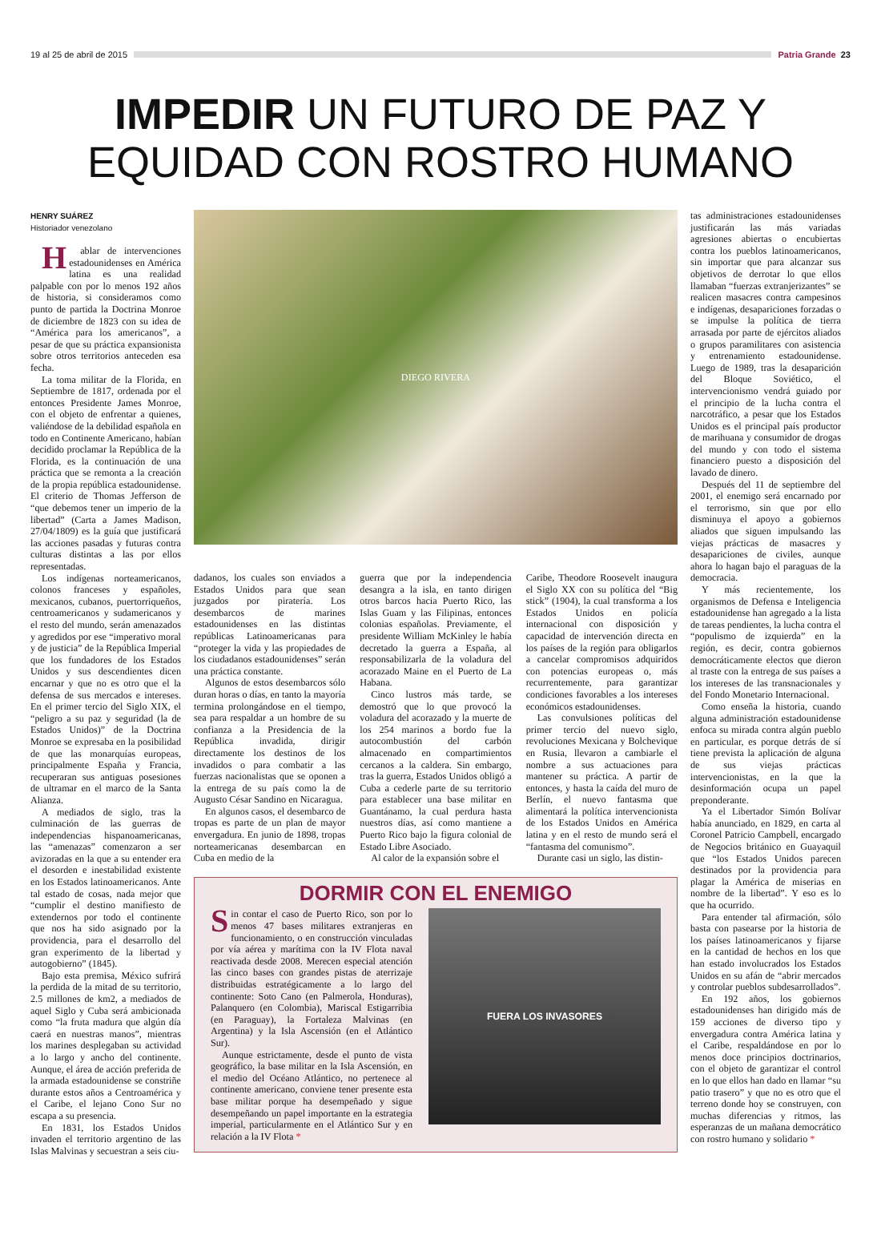19 al 25 de abril de 2015 Patria Grande 23
IMPEDIR UN FUTURO DE PAZ Y
EQUIDAD CON ROSTRO HUMANO
HENRY SUÁREZ
Historiador venezolano
Hablar de intervenciones estadounidenses en América latina es una realidad palpable con por lo menos 192 años de historia, si consideramos como punto de partida la Doctrina Monroe de diciembre de 1823 con su idea de “América para los americanos”, a pesar de que su práctica expansionista sobre otros territorios anteceden esa fecha.
La toma militar de la Florida, en Septiembre de 1817, ordenada por el entonces Presidente James Monroe, con el objeto de enfrentar a quienes, valiéndose de la debilidad española en todo en Continente Americano, habían decidido proclamar la República de la Florida, es la continuación de una práctica que se remonta a la creación de la propia república estadounidense. El criterio de Thomas Jefferson de “que debemos tener un imperio de la libertad” (Carta a James Madison, 27/04/1809) es la guía que justificará las acciones pasadas y futuras contra culturas distintas a las por ellos representadas.
Los indígenas norteamericanos, colonos franceses y españoles, mexicanos, cubanos, puertorriqueños, centroamericanos y sudamericanos y el resto del mundo, serán amenazados y agredidos por ese “imperativo moral y de justicia” de la República Imperial que los fundadores de los Estados Unidos y sus descendientes dicen encarnar y que no es otro que el la defensa de sus mercados e intereses. En el primer tercio del Siglo XIX, el “peligro a su paz y seguridad (la de Estados Unidos)” de la Doctrina Monroe se expresaba en la posibilidad de que las monarquías europeas, principalmente España y Francia, recuperaran sus antiguas posesiones de ultramar en el marco de la Santa Alianza.
A mediados de siglo, tras la culminación de las guerras de independencias hispanoamericanas, las “amenazas” comenzaron a ser avizoradas en la que a su entender era el desorden e inestabilidad existente en los Estados latinoamericanos. Ante tal estado de cosas, nada mejor que “cumplir el destino manifiesto de extendernos por todo el continente que nos ha sido asignado por la providencia, para el desarrollo del gran experimento de la libertad y autogobierno” (1845).
Bajo esta premisa, México sufrirá la perdida de la mitad de su territorio, 2.5 millones de km2, a mediados de aquel Siglo y Cuba será ambicionada como “la fruta madura que algún día caerá en nuestras manos”, mientras los marines desplegaban su actividad a lo largo y ancho del continente. Aunque, el área de acción preferida de la armada estadounidense se constriñe durante estos años a Centroamérica y el Caribe, el lejano Cono Sur no escapa a su presencia.
En 1831, los Estados Unidos invaden el territorio argentino de las Islas Malvinas y secuestran a seis ciu-
DIEGO RIVERA
dadanos, los cuales son enviados a Estados Unidos para que sean juzgados por piratería. Los desembarcos de marines estadounidenses en las distintas repúblicas Latinoamericanas para “proteger la vida y las propiedades de los ciudadanos estadounidenses” serán una práctica constante.
Algunos de estos desembarcos sólo duran horas o días, en tanto la mayoría termina prolongándose en el tiempo, sea para respaldar a un hombre de su confianza a la Presidencia de la República invadida, dirigir directamente los destinos de los invadidos o para combatir a las fuerzas nacionalistas que se oponen a la entrega de su país como la de Augusto César Sandino en Nicaragua.
En algunos casos, el desembarco de tropas es parte de un plan de mayor envergadura. En junio de 1898, tropas norteamericanas desembarcan en Cuba en medio de la
guerra que por la independencia desangra a la isla, en tanto dirigen otros barcos hacia Puerto Rico, las Islas Guam y las Filipinas, entonces colonias españolas. Previamente, el presidente William McKinley le había decretado la guerra a España, al responsabilizarla de la voladura del acorazado Maine en el Puerto de La Habana.
Cinco lustros más tarde, se demostró que lo que provocó la voladura del acorazado y la muerte de los 254 marinos a bordo fue la autocombustión del carbón almacenado en compartimientos cercanos a la caldera. Sin embargo, tras la guerra, Estados Unidos obligó a Cuba a cederle parte de su territorio para establecer una base militar en Guantánamo, la cual perdura hasta nuestros días, así como mantiene a Puerto Rico bajo la figura colonial de Estado Libre Asociado.
Al calor de la expansión sobre el
Caribe, Theodore Roosevelt inaugura el Siglo XX con su política del “Big stick” (1904), la cual transforma a los Estados Unidos en policía internacional con disposición y capacidad de intervención directa en los países de la región para obligarlos a cancelar compromisos adquiridos con potencias europeas o, más recurrentemente, para garantizar condiciones favorables a los intereses económicos estadounidenses.
Las convulsiones políticas del primer tercio del nuevo siglo, revoluciones Mexicana y Bolchevique en Rusia, llevaron a cambiarle el nombre a sus actuaciones para mantener su práctica. A partir de entonces, y hasta la caída del muro de Berlín, el nuevo fantasma que alimentará la política intervencionista de los Estados Unidos en América latina y en el resto de mundo será el “fantasma del comunismo”.
Durante casi un siglo, las distin-
DORMIR CON EL ENEMIGO
Sin contar el caso de Puerto Rico, son por lo menos 47 bases militares extranjeras en funcionamiento, o en construcción vinculadas por vía aérea y marítima con la IV Flota naval reactivada desde 2008. Merecen especial atención las cinco bases con grandes pistas de aterrizaje distribuidas estratégicamente a lo largo del continente: Soto Cano (en Palmerola, Honduras), Palanquero (en Colombia), Mariscal Estigarribia (en Paraguay), la Fortaleza Malvinas (en Argentina) y la Isla Ascensión (en el Atlántico Sur).
Aunque estrictamente, desde el punto de vista geográfico, la base militar en la Isla Ascensión, en el medio del Océano Atlántico, no pertenece al continente americano, conviene tener presente esta base militar porque ha desempeñado y sigue desempeñando un papel importante en la estrategia imperial, particularmente en el Atlántico Sur y en relación a la IV Flota *
FUERA LOS INVASORES
tas administraciones estadounidenses justificarán las más variadas agresiones abiertas o encubiertas contra los pueblos latinoamericanos, sin importar que para alcanzar sus objetivos de derrotar lo que ellos llamaban “fuerzas extranjerizantes” se realicen masacres contra campesinos e indígenas, desapariciones forzadas o se impulse la política de tierra arrasada por parte de ejércitos aliados o grupos paramilitares con asistencia y entrenamiento estadounidense. Luego de 1989, tras la desaparición del Bloque Soviético, el intervencionismo vendrá guiado por el principio de la lucha contra el narcotráfico, a pesar que los Estados Unidos es el principal país productor de marihuana y consumidor de drogas del mundo y con todo el sistema financiero puesto a disposición del lavado de dinero.
Después del 11 de septiembre del 2001, el enemigo será encarnado por el terrorismo, sin que por ello disminuya el apoyo a gobiernos aliados que siguen impulsando las viejas prácticas de masacres y desapariciones de civiles, aunque ahora lo hagan bajo el paraguas de la democracia.
Y más recientemente, los organismos de Defensa e Inteligencia estadounidense han agregado a la lista de tareas pendientes, la lucha contra el “populismo de izquierda” en la región, es decir, contra gobiernos democráticamente electos que dieron al traste con la entrega de sus países a los intereses de las transnacionales y del Fondo Monetario Internacional.
Como enseña la historia, cuando alguna administración estadounidense enfoca su mirada contra algún pueblo en particular, es porque detrás de sí tiene prevista la aplicación de alguna de sus viejas prácticas intervencionistas, en la que la desinformación ocupa un papel preponderante.
Ya el Libertador Simón Bolívar había anunciado, en 1829, en carta al Coronel Patricio Campbell, encargado de Negocios británico en Guayaquil que “los Estados Unidos parecen destinados por la providencia para plagar la América de miserias en nombre de la libertad”. Y eso es lo que ha ocurrido.
Para entender tal afirmación, sólo basta con pasearse por la historia de los países latinoamericanos y fijarse en la cantidad de hechos en los que han estado involucrados los Estados Unidos en su afán de “abrir mercados y controlar pueblos subdesarrollados”.
En 192 años, los gobiernos estadounidenses han dirigido más de 159 acciones de diverso tipo y envergadura contra América latina y el Caribe, respaldándose en por lo menos doce principios doctrinarios, con el objeto de garantizar el control en lo que ellos han dado en llamar “su patio trasero” y que no es otro que el terreno donde hoy se construyen, con muchas diferencias y ritmos, las esperanzas de un mañana democrático con rostro humano y solidario *